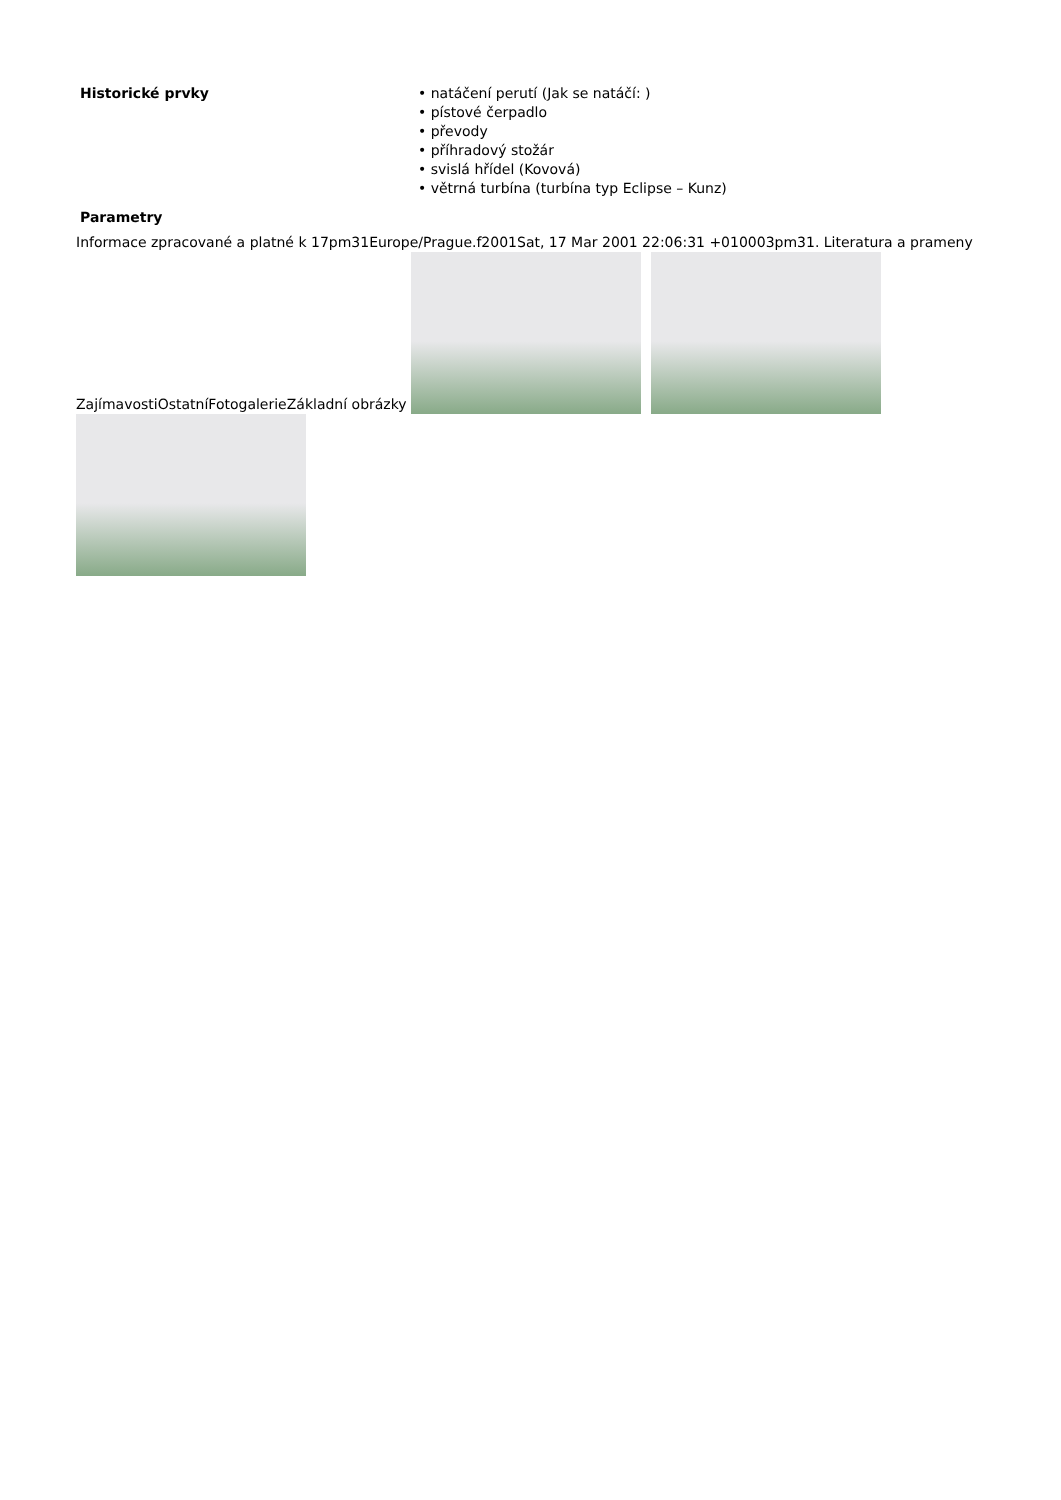| Historické prvky | • natáčení perutí (Jak se natáčí: ) • pístové čerpadlo • převody • příhradový stožár • svislá hřídel (Kovová) • větrná turbína (turbína typ Eclipse – Kunz) |
| Parametry | |
Informace zpracované a platné k 17pm31Europe/Prague.f2001Sat, 17 Mar 2001 22:06:31 +010003pm31. Literatura a prameny
ZajímavostiOstatníFotogalerieZákladní obrázky